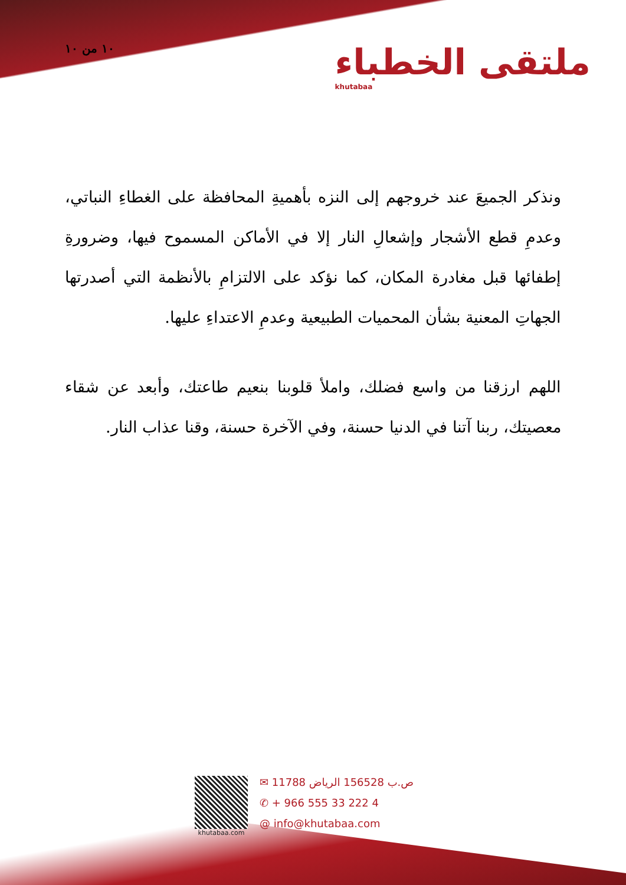١٠ من ١٠
ملتقى الخطباء
khutabaa
ونذكر الجميعَ عند خروجهم إلى النزه بأهميةِ المحافظة على الغطاءِ النباتي، وعدمِ قطع الأشجار وإشعالِ النار إلا في الأماكن المسموح فيها، وضرورةِ إطفائها قبل مغادرة المكان، كما نؤكد على الالتزامِ بالأنظمة التي أصدرتها الجهاتِ المعنية بشأن المحميات الطبيعية وعدمِ الاعتداءِ عليها.
اللهم ارزقنا من واسع فضلك، واملأ قلوبنا بنعيم طاعتك، وأبعد عن شقاء معصيتك، ربنا آتنا في الدنيا حسنة، وفي الآخرة حسنة، وقنا عذاب النار.
khutabaa.com
✉ ص.ب 156528 الرياض 11788
✆ + 966 555 33 222 4
@ info@khutabaa.com